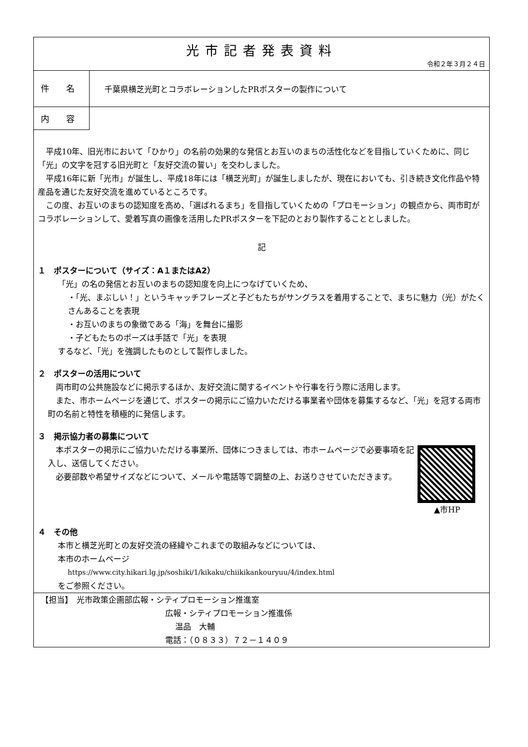光市記者発表資料
令和２年３月２４日
件　　名 千葉県横芝光町とコラボレーションしたPRポスターの製作について
内　　容
　平成10年、旧光市において「ひかり」の名前の効果的な発信とお互いのまちの活性化などを目指していくために、同じ「光」の文字を冠する旧光町と「友好交流の誓い」を交わしました。
　平成16年に新「光市」が誕生し、平成18年には「横芝光町」が誕生しましたが、現在においても、引き続き文化作品や特産品を通じた友好交流を進めているところです。
　この度、お互いのまちの認知度を高め、「選ばれるまち」を目指していくための「プロモーション」の観点から、両市町がコラボレーションして、愛着写真の画像を活用したPRポスターを下記のとおり製作することとしました。
記
１　ポスターについて（サイズ：A１またはA2）
「光」の名の発信とお互いのまちの認知度を向上につなげていくため、
・「光、まぶしい！」というキャッチフレーズと子どもたちがサングラスを着用することで、まちに魅力（光）がたくさんあることを表現
・お互いのまちの象徴である「海」を舞台に撮影
・子どもたちのポーズは手話で「光」を表現
するなど、「光」を強調したものとして製作しました。
２　ポスターの活用について
　両市町の公共施設などに掲示するほか、友好交流に関するイベントや行事を行う際に活用します。
　また、市ホームページを通じて、ポスターの掲示にご協力いただける事業者や団体を募集するなど、「光」を冠する両市町の名前と特性を積極的に発信します。
３　掲示協力者の募集について
　本ポスターの掲示にご協力いただける事業所、団体につきましては、市ホームページで必要事項を記入し、送信してください。
　必要部数や希望サイズなどについて、メールや電話等で調整の上、お送りさせていただきます。
▲市HP
４　その他
本市と横芝光町との友好交流の経緯やこれまでの取組みなどについては、
本市のホームページ
https://www.city.hikari.lg.jp/soshiki/1/kikaku/chiikikankouryuu/4/index.html
をご参照ください。
【担当】　光市政策企画部広報・シティプロモーション推進室
広報・シティプロモーション推進係
温品　大輔
電話：（０８３３）７２－１４０９